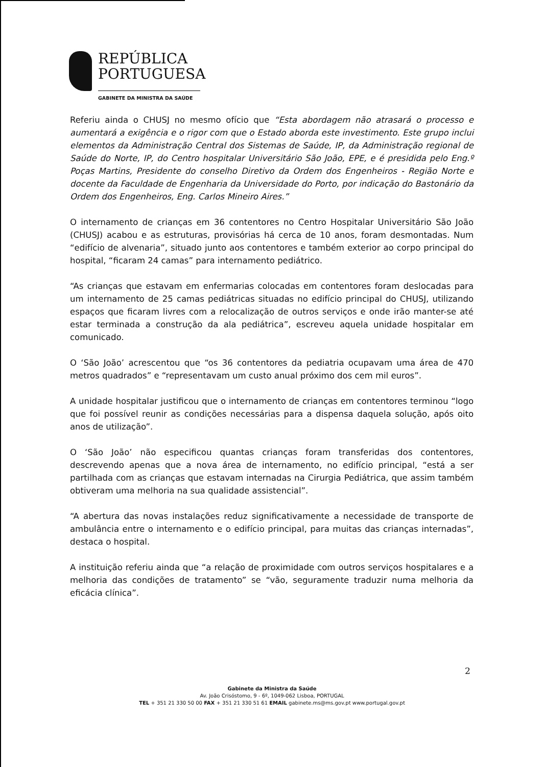REPÚBLICA
PORTUGUESA
GABINETE DA MINISTRA DA SAÚDE
Referiu ainda o CHUSJ no mesmo ofício que “Esta abordagem não atrasará o processo e aumentará a exigência e o rigor com que o Estado aborda este investimento. Este grupo inclui elementos da Administração Central dos Sistemas de Saúde, IP, da Administração regional de Saúde do Norte, IP, do Centro hospitalar Universitário São João, EPE, e é presidida pelo Eng.º Poças Martins, Presidente do conselho Diretivo da Ordem dos Engenheiros - Região Norte e docente da Faculdade de Engenharia da Universidade do Porto, por indicação do Bastonário da Ordem dos Engenheiros, Eng. Carlos Mineiro Aires.”
O internamento de crianças em 36 contentores no Centro Hospitalar Universitário São João (CHUSJ) acabou e as estruturas, provisórias há cerca de 10 anos, foram desmontadas. Num “edifício de alvenaria”, situado junto aos contentores e também exterior ao corpo principal do hospital, “ficaram 24 camas” para internamento pediátrico.
“As crianças que estavam em enfermarias colocadas em contentores foram deslocadas para um internamento de 25 camas pediátricas situadas no edifício principal do CHUSJ, utilizando espaços que ficaram livres com a relocalização de outros serviços e onde irão manter-se até estar terminada a construção da ala pediátrica”, escreveu aquela unidade hospitalar em comunicado.
O ‘São João’ acrescentou que “os 36 contentores da pediatria ocupavam uma área de 470 metros quadrados” e “representavam um custo anual próximo dos cem mil euros”.
A unidade hospitalar justificou que o internamento de crianças em contentores terminou “logo que foi possível reunir as condições necessárias para a dispensa daquela solução, após oito anos de utilização”.
O ‘São João’ não especificou quantas crianças foram transferidas dos contentores, descrevendo apenas que a nova área de internamento, no edifício principal, “está a ser partilhada com as crianças que estavam internadas na Cirurgia Pediátrica, que assim também obtiveram uma melhoria na sua qualidade assistencial”.
“A abertura das novas instalações reduz significativamente a necessidade de transporte de ambulância entre o internamento e o edifício principal, para muitas das crianças internadas”, destaca o hospital.
A instituição referiu ainda que “a relação de proximidade com outros serviços hospitalares e a melhoria das condições de tratamento” se “vão, seguramente traduzir numa melhoria da eficácia clínica”.
2
Gabinete da Ministra da Saúde
Av. João Crisóstomo, 9 - 6º, 1049-062 Lisboa, PORTUGAL
TEL + 351 21 330 50 00 FAX + 351 21 330 51 61 EMAIL gabinete.ms@ms.gov.pt www.portugal.gov.pt